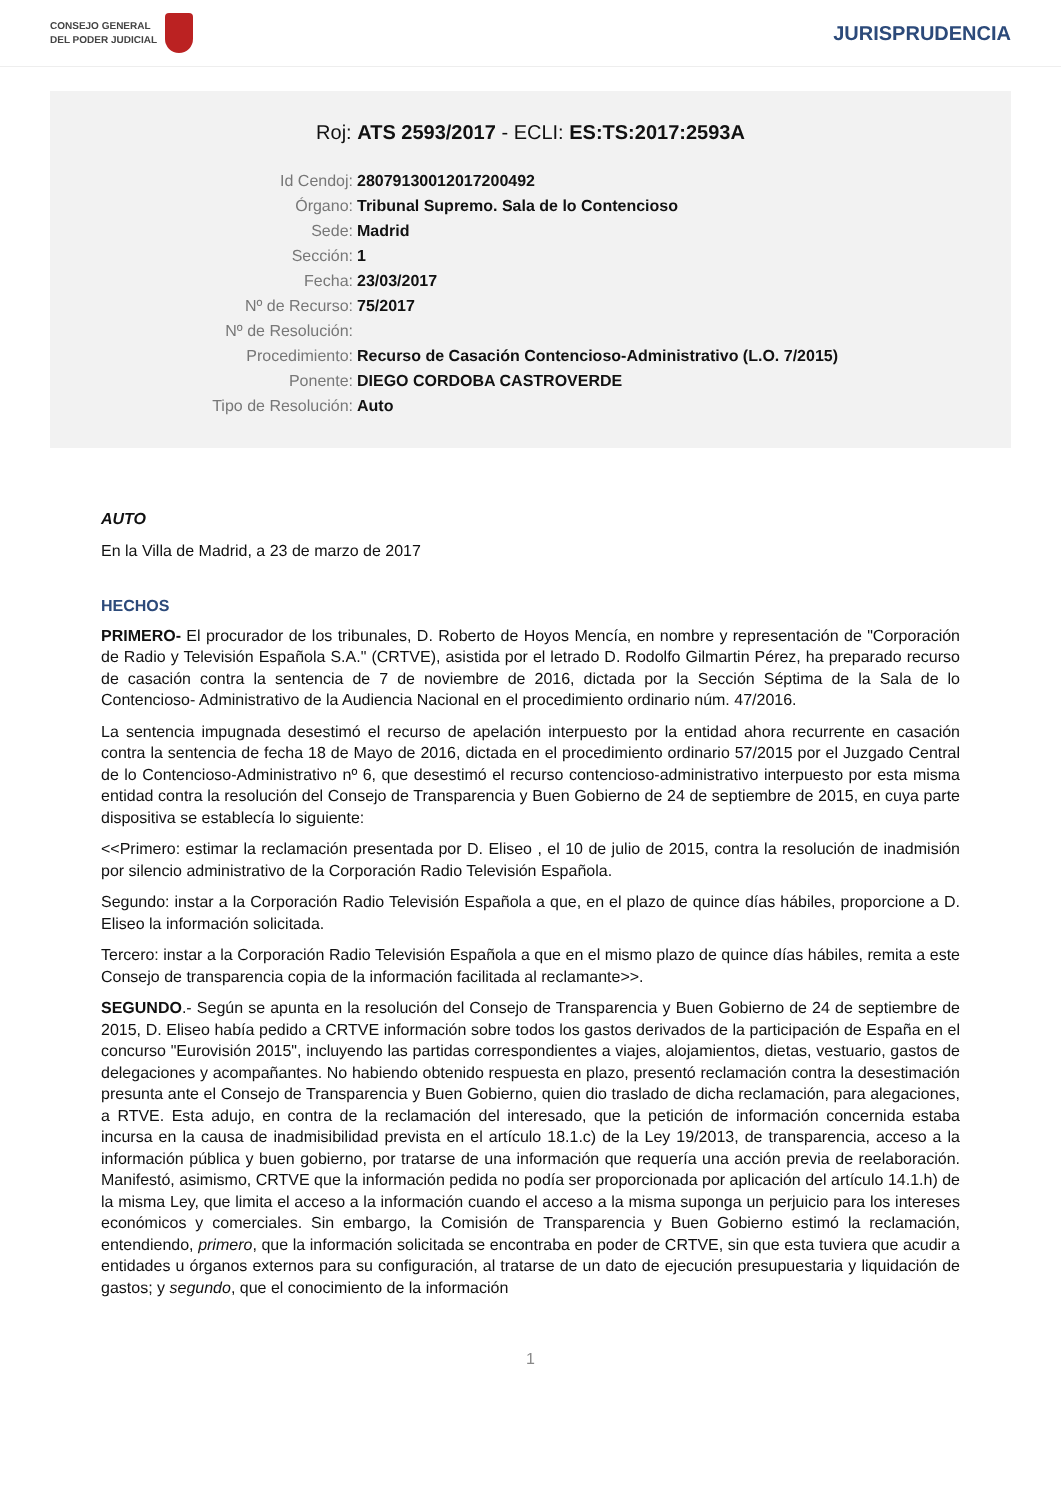CONSEJO GENERAL
DEL PODER JUDICIAL
JURISPRUDENCIA
Roj: ATS 2593/2017 - ECLI: ES:TS:2017:2593A
Id Cendoj: 28079130012017200492
Órgano: Tribunal Supremo. Sala de lo Contencioso
Sede: Madrid
Sección: 1
Fecha: 23/03/2017
Nº de Recurso: 75/2017
Nº de Resolución:
Procedimiento: Recurso de Casación Contencioso-Administrativo (L.O. 7/2015)
Ponente: DIEGO CORDOBA CASTROVERDE
Tipo de Resolución: Auto
AUTO
En la Villa de Madrid, a 23 de marzo de 2017
HECHOS
PRIMERO- El procurador de los tribunales, D. Roberto de Hoyos Mencía, en nombre y representación de "Corporación de Radio y Televisión Española S.A." (CRTVE), asistida por el letrado D. Rodolfo Gilmartin Pérez, ha preparado recurso de casación contra la sentencia de 7 de noviembre de 2016, dictada por la Sección Séptima de la Sala de lo Contencioso- Administrativo de la Audiencia Nacional en el procedimiento ordinario núm. 47/2016.
La sentencia impugnada desestimó el recurso de apelación interpuesto por la entidad ahora recurrente en casación contra la sentencia de fecha 18 de Mayo de 2016, dictada en el procedimiento ordinario 57/2015 por el Juzgado Central de lo Contencioso-Administrativo nº 6, que desestimó el recurso contencioso-administrativo interpuesto por esta misma entidad contra la resolución del Consejo de Transparencia y Buen Gobierno de 24 de septiembre de 2015, en cuya parte dispositiva se establecía lo siguiente:
<<Primero: estimar la reclamación presentada por D. Eliseo , el 10 de julio de 2015, contra la resolución de inadmisión por silencio administrativo de la Corporación Radio Televisión Española.
Segundo: instar a la Corporación Radio Televisión Española a que, en el plazo de quince días hábiles, proporcione a D. Eliseo la información solicitada.
Tercero: instar a la Corporación Radio Televisión Española a que en el mismo plazo de quince días hábiles, remita a este Consejo de transparencia copia de la información facilitada al reclamante>>.
SEGUNDO.- Según se apunta en la resolución del Consejo de Transparencia y Buen Gobierno de 24 de septiembre de 2015, D. Eliseo había pedido a CRTVE información sobre todos los gastos derivados de la participación de España en el concurso "Eurovisión 2015", incluyendo las partidas correspondientes a viajes, alojamientos, dietas, vestuario, gastos de delegaciones y acompañantes. No habiendo obtenido respuesta en plazo, presentó reclamación contra la desestimación presunta ante el Consejo de Transparencia y Buen Gobierno, quien dio traslado de dicha reclamación, para alegaciones, a RTVE. Esta adujo, en contra de la reclamación del interesado, que la petición de información concernida estaba incursa en la causa de inadmisibilidad prevista en el artículo 18.1.c) de la Ley 19/2013, de transparencia, acceso a la información pública y buen gobierno, por tratarse de una información que requería una acción previa de reelaboración. Manifestó, asimismo, CRTVE que la información pedida no podía ser proporcionada por aplicación del artículo 14.1.h) de la misma Ley, que limita el acceso a la información cuando el acceso a la misma suponga un perjuicio para los intereses económicos y comerciales. Sin embargo, la Comisión de Transparencia y Buen Gobierno estimó la reclamación, entendiendo, primero, que la información solicitada se encontraba en poder de CRTVE, sin que esta tuviera que acudir a entidades u órganos externos para su configuración, al tratarse de un dato de ejecución presupuestaria y liquidación de gastos; y segundo, que el conocimiento de la información
1